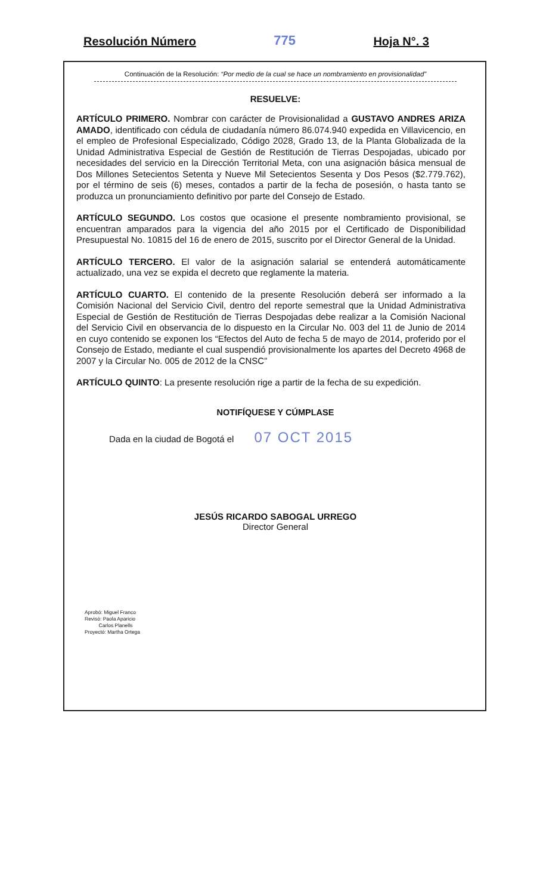Resolución Número 775 Hoja N°. 3
Continuación de la Resolución: “Por medio de la cual se hace un nombramiento en provisionalidad”
RESUELVE:
ARTÍCULO PRIMERO. Nombrar con carácter de Provisionalidad a GUSTAVO ANDRES ARIZA AMADO, identificado con cédula de ciudadanía número 86.074.940 expedida en Villavicencio, en el empleo de Profesional Especializado, Código 2028, Grado 13, de la Planta Globalizada de la Unidad Administrativa Especial de Gestión de Restitución de Tierras Despojadas, ubicado por necesidades del servicio en la Dirección Territorial Meta, con una asignación básica mensual de Dos Millones Setecientos Setenta y Nueve Mil Setecientos Sesenta y Dos Pesos ($2.779.762), por el término de seis (6) meses, contados a partir de la fecha de posesión, o hasta tanto se produzca un pronunciamiento definitivo por parte del Consejo de Estado.
ARTÍCULO SEGUNDO. Los costos que ocasione el presente nombramiento provisional, se encuentran amparados para la vigencia del año 2015 por el Certificado de Disponibilidad Presupuestal No. 10815 del 16 de enero de 2015, suscrito por el Director General de la Unidad.
ARTÍCULO TERCERO. El valor de la asignación salarial se entenderá automáticamente actualizado, una vez se expida el decreto que reglamente la materia.
ARTÍCULO CUARTO. El contenido de la presente Resolución deberá ser informado a la Comisión Nacional del Servicio Civil, dentro del reporte semestral que la Unidad Administrativa Especial de Gestión de Restitución de Tierras Despojadas debe realizar a la Comisión Nacional del Servicio Civil en observancia de lo dispuesto en la Circular No. 003 del 11 de Junio de 2014 en cuyo contenido se exponen los “Efectos del Auto de fecha 5 de mayo de 2014, proferido por el Consejo de Estado, mediante el cual suspendió provisionalmente los apartes del Decreto 4968 de 2007 y la Circular No. 005 de 2012 de la CNSC”
ARTÍCULO QUINTO: La presente resolución rige a partir de la fecha de su expedición.
NOTIFÍQUESE Y CÚMPLASE
Dada en la ciudad de Bogotá el 07 OCT 2015
JESÚS RICARDO SABOGAL URREGO
Director General
Aprobó: Miguel Franco
Revisó: Paola Aparicio
Carlos Planells
Proyectó: Martha Ortega